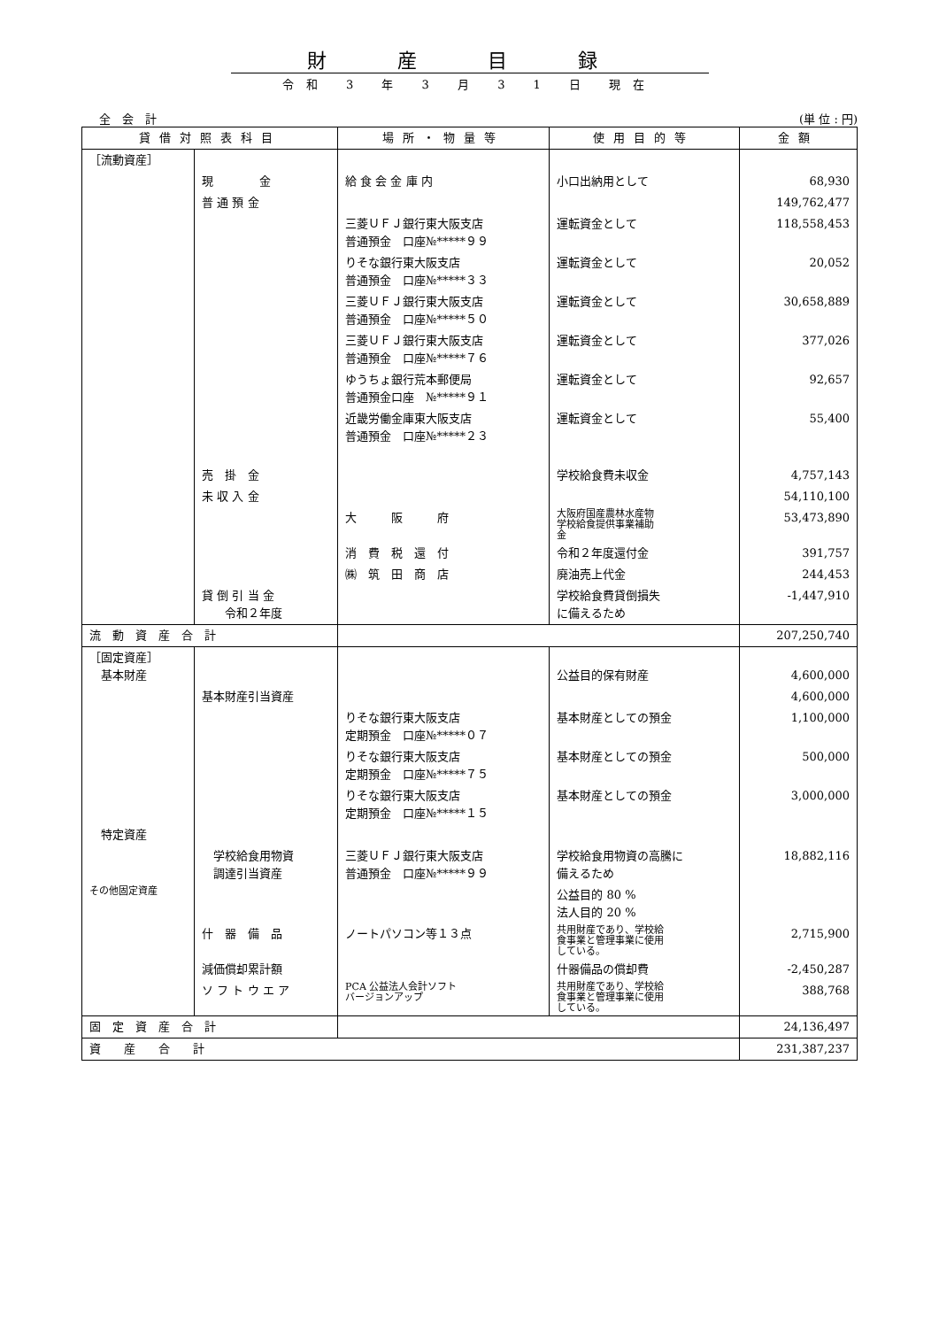財産目録
令和 3 年 3 月 3 1 日 現在
全　会　計 (単 位 : 円)
| 貸借対照表科目 | | 場所・物量等 | 使用目的等 | 金額 |
| --- | --- | --- | --- | --- |
| ［流動資産］ | | | | |
| | 現 金 | 給 食 会 金 庫 内 | 小口出納用として | 68,930 |
| | 普 通 預 金 | | | 149,762,477 |
| | | 三菱ＵＦＪ銀行東大阪支店 普通預金 口座№*****９９ | 運転資金として | 118,558,453 |
| | | りそな銀行東大阪支店 普通預金 口座№*****３３ | 運転資金として | 20,052 |
| | | 三菱ＵＦＪ銀行東大阪支店 普通預金 口座№*****５０ | 運転資金として | 30,658,889 |
| | | 三菱ＵＦＪ銀行東大阪支店 普通預金 口座№*****７６ | 運転資金として | 377,026 |
| | | ゆうちょ銀行荒本郵便局 普通預金口座 №*****９１ | 運転資金として | 92,657 |
| | | 近畿労働金庫東大阪支店 普通預金 口座№*****２３ | 運転資金として | 55,400 |
| | 売 掛 金 | | 学校給食費未収金 | 4,757,143 |
| | 未 収 入 金 | | | 54,110,100 |
| | | 大 阪 府 | 大阪府国産農林水産物 学校給食提供事業補助 金 | 53,473,890 |
| | | 消 費 税 還 付 | 令和２年度還付金 | 391,757 |
| | | ㈱ 筑 田 商 店 | 廃油売上代金 | 244,453 |
| | 貸 倒 引 当 金 令和２年度 | | 学校給食費貸倒損失 に備えるため | -1,447,910 |
| 流 動 資 産 合 計 | | | | 207,250,740 |
| ［固定資産］ 基本財産 | | | 公益目的保有財産 | 4,600,000 |
| | 基本財産引当資産 | | | 4,600,000 |
| | | りそな銀行東大阪支店 定期預金 口座№*****０７ | 基本財産としての預金 | 1,100,000 |
| | | りそな銀行東大阪支店 定期預金 口座№*****７５ | 基本財産としての預金 | 500,000 |
| | | りそな銀行東大阪支店 定期預金 口座№*****１５ | 基本財産としての預金 | 3,000,000 |
| 特定資産 | | | | |
| | 学校給食用物資 調達引当資産 | 三菱ＵＦＪ銀行東大阪支店 普通預金 口座№*****９９ | 学校給食用物資の高騰に 備えるため | 18,882,116 |
| その他固定資産 | | | 公益目的 80 % 法人目的 20 % | |
| | 什 器 備 品 | ノートパソコン等１３点 | 共用財産であり、学校給 食事業と管理事業に使用 している。 | 2,715,900 |
| | 減価償却累計額 | | 什器備品の償却費 | -2,450,287 |
| | ソ フ ト ウ エ ア | PCA 公益法人会計ソフト バージョンアップ | 共用財産であり、学校給 食事業と管理事業に使用 している。 | 388,768 |
| 固 定 資 産 合 計 | | | | 24,136,497 |
| 資 産 合 計 | | | | 231,387,237 |